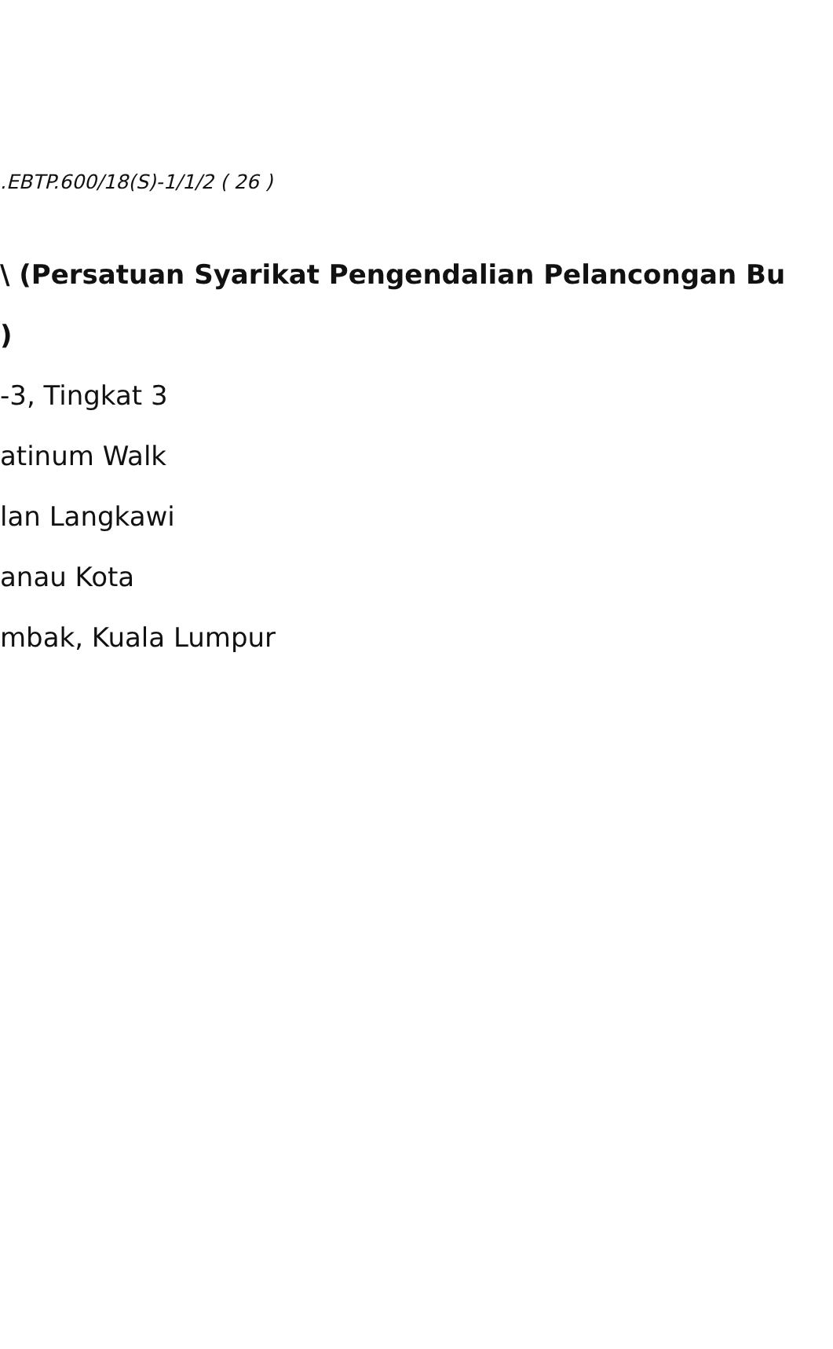.EBTP.600/18(S)-1/1/2 ( 26 )
\ (Persatuan Syarikat Pengendalian Pelancongan Bu
)
-3, Tingkat 3
atinum Walk
lan Langkawi
anau Kota
mbak, Kuala Lumpur